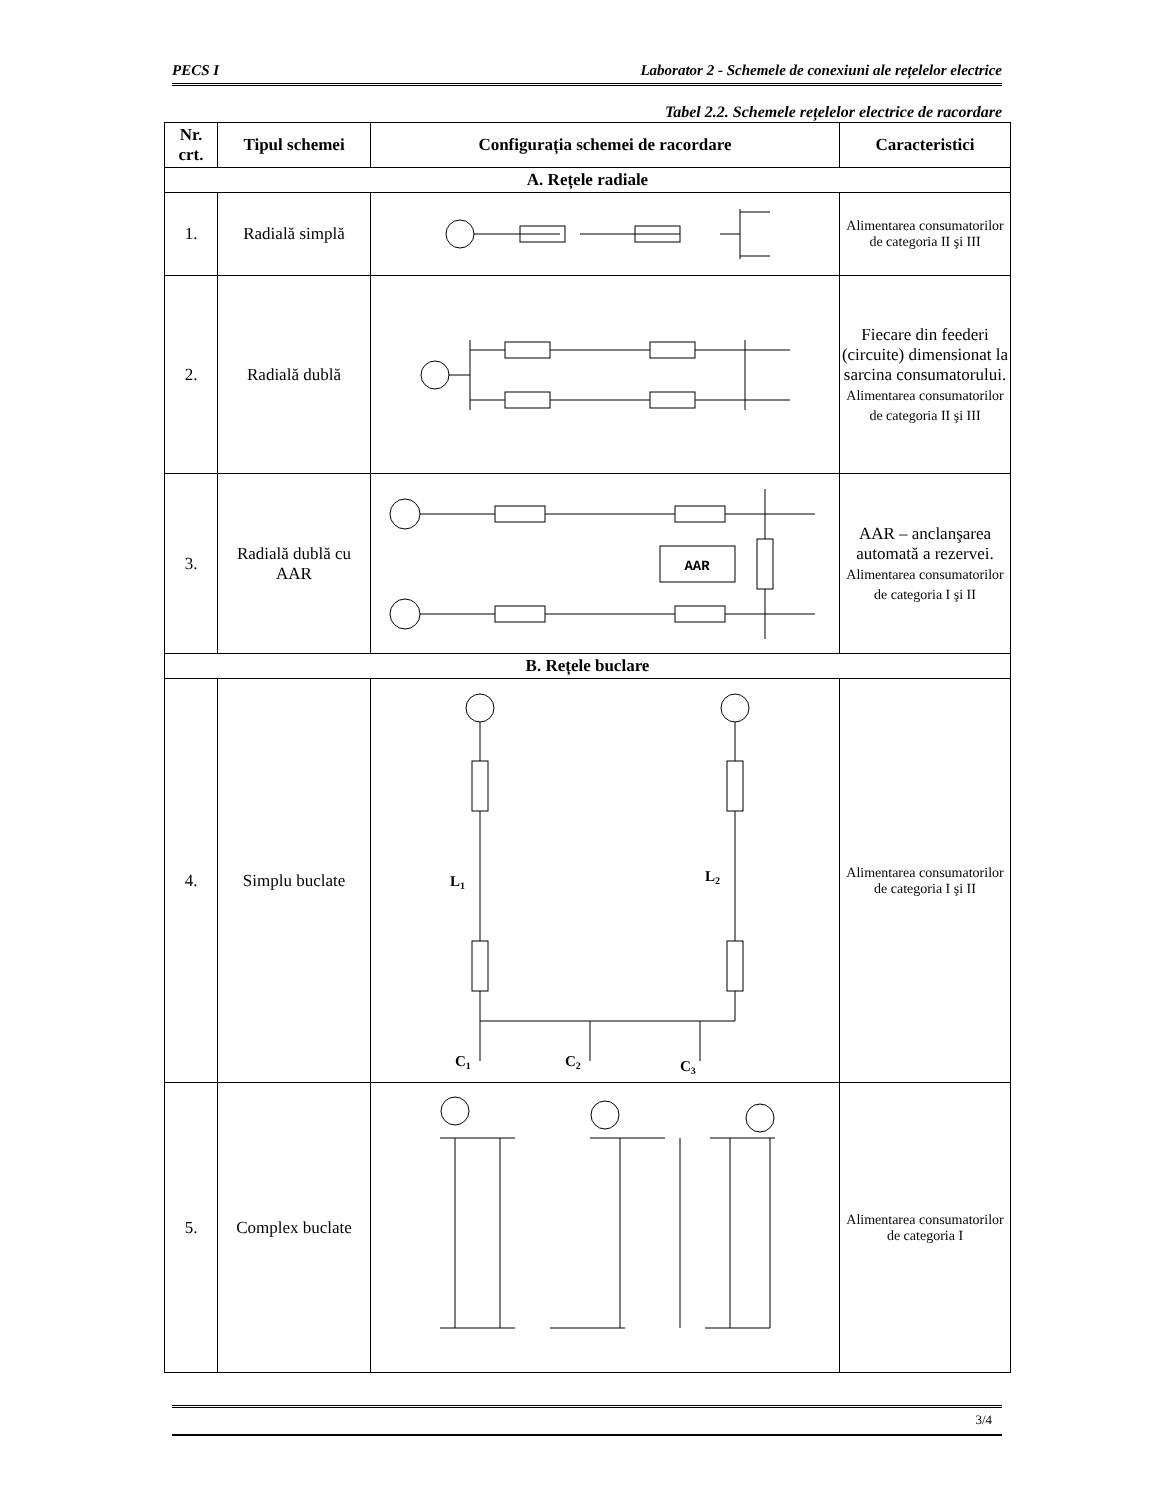PECS I Laborator 2 - Schemele de conexiuni ale rețelelor electrice
Tabel 2.2. Schemele rețelelor electrice de racordare
| Nr. crt. | Tipul schemei | Configurația schemei de racordare | Caracteristici |
| --- | --- | --- | --- |
| A. Rețele radiale | | | |
| 1. | Radială simplă | | Alimentarea consumatorilor de categoria II şi III |
| 2. | Radială dublă | | Fiecare din feederi (circuite) dimensionat la sarcina consumatorului. Alimentarea consumatorilor de categoria II şi III |
| 3. | Radială dublă cu AAR | AAR | AAR – anclanşarea automată a rezervei. Alimentarea consumatorilor de categoria I şi II |
| B. Rețele buclare | | | |
| 4. | Simplu buclate | L 1 L 2 C 1 C 2 C 3 | Alimentarea consumatorilor de categoria I şi II |
| 5. | Complex buclate | | Alimentarea consumatorilor de categoria I |
3/4